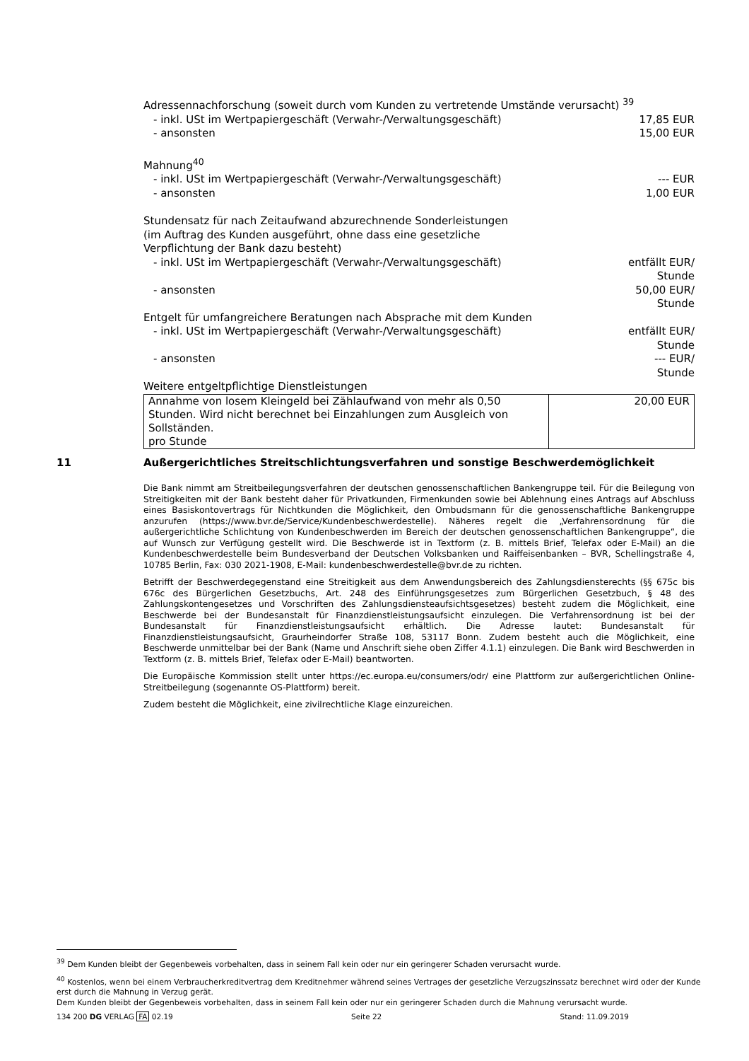Adressennachforschung (soweit durch vom Kunden zu vertretende Umstände verursacht) <sup>39</sup>
- inkl. USt im Wertpapiergeschäft (Verwahr-/Verwaltungsgeschäft) 17,85 EUR
- ansonsten 15,00 EUR
Mahnung<sup>40</sup>
- inkl. USt im Wertpapiergeschäft (Verwahr-/Verwaltungsgeschäft) --- EUR
- ansonsten 1,00 EUR
Stundensatz für nach Zeitaufwand abzurechnende Sonderleistungen
(im Auftrag des Kunden ausgeführt, ohne dass eine gesetzliche
Verpflichtung der Bank dazu besteht)
- inkl. USt im Wertpapiergeschäft (Verwahr-/Verwaltungsgeschäft) entfällt EUR/
Stunde
- ansonsten 50,00 EUR/
Stunde
Entgelt für umfangreichere Beratungen nach Absprache mit dem Kunden
- inkl. USt im Wertpapiergeschäft (Verwahr-/Verwaltungsgeschäft) entfällt EUR/
Stunde
- ansonsten --- EUR/
Stunde
Weitere entgeltpflichtige Dienstleistungen
| Annahme von losem Kleingeld bei Zählaufwand von mehr als 0,50 Stunden. Wird nicht berechnet bei Einzahlungen zum Ausgleich von Sollständen. pro Stunde | 20,00 EUR |
11 Außergerichtliches Streitschlichtungsverfahren und sonstige Beschwerdemöglichkeit
Die Bank nimmt am Streitbeilegungsverfahren der deutschen genossenschaftlichen Bankengruppe teil. Für die Beilegung von Streitigkeiten mit der Bank besteht daher für Privatkunden, Firmenkunden sowie bei Ablehnung eines Antrags auf Abschluss eines Basiskontovertrags für Nichtkunden die Möglichkeit, den Ombudsmann für die genossenschaftliche Bankengruppe anzurufen (https://www.bvr.de/Service/Kundenbeschwerdestelle). Näheres regelt die „Verfahrensordnung für die außergerichtliche Schlichtung von Kundenbeschwerden im Bereich der deutschen genossenschaftlichen Bankengruppe“, die auf Wunsch zur Verfügung gestellt wird. Die Beschwerde ist in Textform (z. B. mittels Brief, Telefax oder E-Mail) an die Kundenbeschwerdestelle beim Bundesverband der Deutschen Volksbanken und Raiffeisenbanken – BVR, Schellingstraße 4, 10785 Berlin, Fax: 030 2021-1908, E-Mail: kundenbeschwerdestelle@bvr.de zu richten.
Betrifft der Beschwerdegegenstand eine Streitigkeit aus dem Anwendungsbereich des Zahlungsdiensterechts (§§ 675c bis 676c des Bürgerlichen Gesetzbuchs, Art. 248 des Einführungsgesetzes zum Bürgerlichen Gesetzbuch, § 48 des Zahlungskontengesetzes und Vorschriften des Zahlungsdiensteaufsichtsgesetzes) besteht zudem die Möglichkeit, eine Beschwerde bei der Bundesanstalt für Finanzdienstleistungsaufsicht einzulegen. Die Verfahrensordnung ist bei der Bundesanstalt für Finanzdienstleistungsaufsicht erhältlich. Die Adresse lautet: Bundesanstalt für Finanzdienstleistungsaufsicht, Graurheindorfer Straße 108, 53117 Bonn. Zudem besteht auch die Möglichkeit, eine Beschwerde unmittelbar bei der Bank (Name und Anschrift siehe oben Ziffer 4.1.1) einzulegen. Die Bank wird Beschwerden in Textform (z. B. mittels Brief, Telefax oder E-Mail) beantworten.
Die Europäische Kommission stellt unter https://ec.europa.eu/consumers/odr/ eine Plattform zur außergerichtlichen Online-Streitbeilegung (sogenannte OS-Plattform) bereit.
Zudem besteht die Möglichkeit, eine zivilrechtliche Klage einzureichen.
<sup>39</sup> Dem Kunden bleibt der Gegenbeweis vorbehalten, dass in seinem Fall kein oder nur ein geringerer Schaden verursacht wurde.
<sup>40</sup> Kostenlos, wenn bei einem Verbraucherkreditvertrag dem Kreditnehmer während seines Vertrages der gesetzliche Verzugszinssatz berechnet wird oder der Kunde erst durch die Mahnung in Verzug gerät.
Dem Kunden bleibt der Gegenbeweis vorbehalten, dass in seinem Fall kein oder nur ein geringerer Schaden durch die Mahnung verursacht wurde.
134 200 DG VERLAG FA 02.19 Seite 22 Stand: 11.09.2019